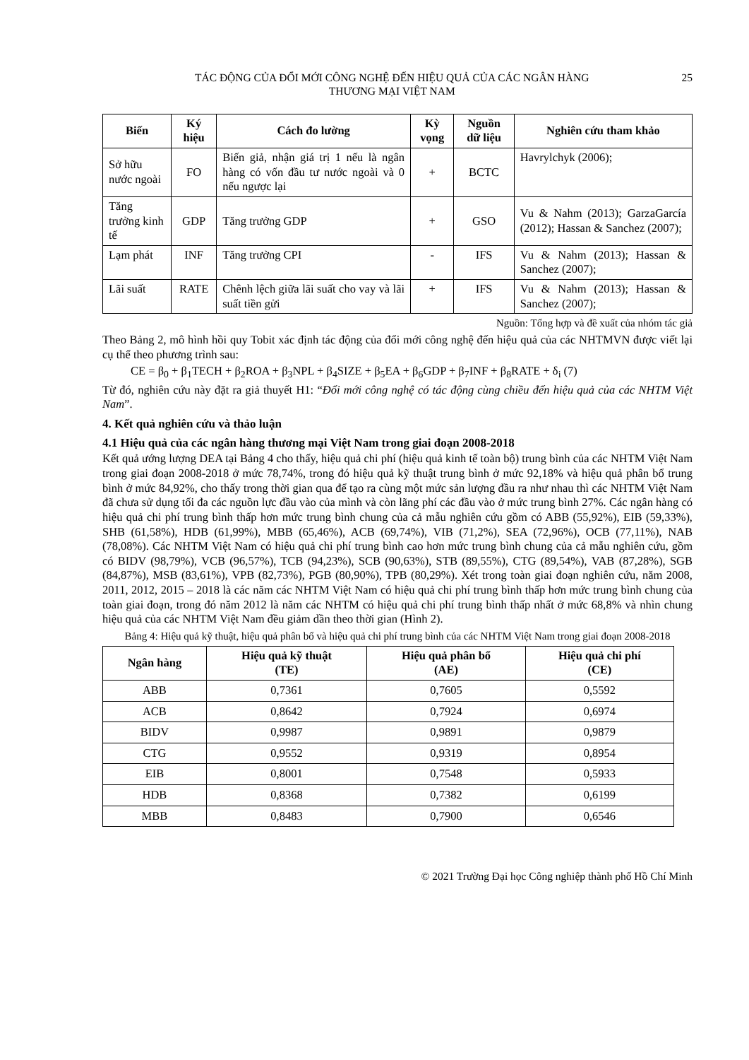TÁC ĐỘNG CỦA ĐỔI MỚI CÔNG NGHỆ ĐẾN HIỆU QUẢ CỦA CÁC NGÂN HÀNG
THƯƠNG MẠI VIỆT NAM
25
| Biến | Ký hiệu | Cách đo lường | Kỳ vọng | Nguồn dữ liệu | Nghiên cứu tham khảo |
| --- | --- | --- | --- | --- | --- |
| Sở hữu nước ngoài | FO | Biến giả, nhận giá trị 1 nếu là ngân hàng có vốn đầu tư nước ngoài và 0 nếu ngược lại | + | BCTC | Havrylchyk (2006); |
| Tăng trưởng kinh tế | GDP | Tăng trưởng GDP | + | GSO | Vu & Nahm (2013); GarzaGarcía (2012); Hassan & Sanchez (2007); |
| Lạm phát | INF | Tăng trưởng CPI | - | IFS | Vu & Nahm (2013); Hassan & Sanchez (2007); |
| Lãi suất | RATE | Chênh lệch giữa lãi suất cho vay và lãi suất tiền gửi | + | IFS | Vu & Nahm (2013); Hassan & Sanchez (2007); |
Nguồn: Tổng hợp và đề xuất của nhóm tác giả
Theo Bảng 2, mô hình hồi quy Tobit xác định tác động của đổi mới công nghệ đến hiệu quả của các NHTMVN được viết lại cụ thể theo phương trình sau:
CE = β<sub>0</sub> + β<sub>1</sub>TECH + β<sub>2</sub>ROA + β<sub>3</sub>NPL + β<sub>4</sub>SIZE + β<sub>5</sub>EA + β<sub>6</sub>GDP + β<sub>7</sub>INF + β<sub>8</sub>RATE + δ<sub>i</sub> (7)
Từ đó, nghiên cứu này đặt ra giả thuyết H1: “Đổi mới công nghệ có tác động cùng chiều đến hiệu quả của các NHTM Việt Nam”.
4. Kết quả nghiên cứu và thảo luận
4.1 Hiệu quả của các ngân hàng thương mại Việt Nam trong giai đoạn 2008-2018
Kết quả ướng lượng DEA tại Bảng 4 cho thấy, hiệu quả chi phí (hiệu quả kinh tế toàn bộ) trung bình của các NHTM Việt Nam trong giai đoạn 2008-2018 ở mức 78,74%, trong đó hiệu quả kỹ thuật trung bình ở mức 92,18% và hiệu quả phân bổ trung bình ở mức 84,92%, cho thấy trong thời gian qua để tạo ra cùng một mức sản lượng đầu ra như nhau thì các NHTM Việt Nam đã chưa sử dụng tối đa các nguồn lực đầu vào của mình và còn lãng phí các đầu vào ở mức trung bình 27%. Các ngân hàng có hiệu quả chi phí trung bình thấp hơn mức trung bình chung của cả mẫu nghiên cứu gồm có ABB (55,92%), EIB (59,33%), SHB (61,58%), HDB (61,99%), MBB (65,46%), ACB (69,74%), VIB (71,2%), SEA (72,96%), OCB (77,11%), NAB (78,08%). Các NHTM Việt Nam có hiệu quả chi phí trung bình cao hơn mức trung bình chung của cả mẫu nghiên cứu, gồm có BIDV (98,79%), VCB (96,57%), TCB (94,23%), SCB (90,63%), STB (89,55%), CTG (89,54%), VAB (87,28%), SGB (84,87%), MSB (83,61%), VPB (82,73%), PGB (80,90%), TPB (80,29%). Xét trong toàn giai đoạn nghiên cứu, năm 2008, 2011, 2012, 2015 – 2018 là các năm các NHTM Việt Nam có hiệu quả chi phí trung bình thấp hơn mức trung bình chung của toàn giai đoạn, trong đó năm 2012 là năm các NHTM có hiệu quả chi phí trung bình thấp nhất ở mức 68,8% và nhìn chung hiệu quả của các NHTM Việt Nam đều giảm dần theo thời gian (Hình 2).
Bảng 4: Hiệu quả kỹ thuật, hiệu quả phân bổ và hiệu quả chi phí trung bình của các NHTM Việt Nam trong giai đoạn 2008-2018
| Ngân hàng | Hiệu quả kỹ thuật (TE) | Hiệu quả phân bổ (AE) | Hiệu quả chi phí (CE) |
| --- | --- | --- | --- |
| ABB | 0,7361 | 0,7605 | 0,5592 |
| ACB | 0,8642 | 0,7924 | 0,6974 |
| BIDV | 0,9987 | 0,9891 | 0,9879 |
| CTG | 0,9552 | 0,9319 | 0,8954 |
| EIB | 0,8001 | 0,7548 | 0,5933 |
| HDB | 0,8368 | 0,7382 | 0,6199 |
| MBB | 0,8483 | 0,7900 | 0,6546 |
© 2021 Trường Đại học Công nghiệp thành phố Hồ Chí Minh